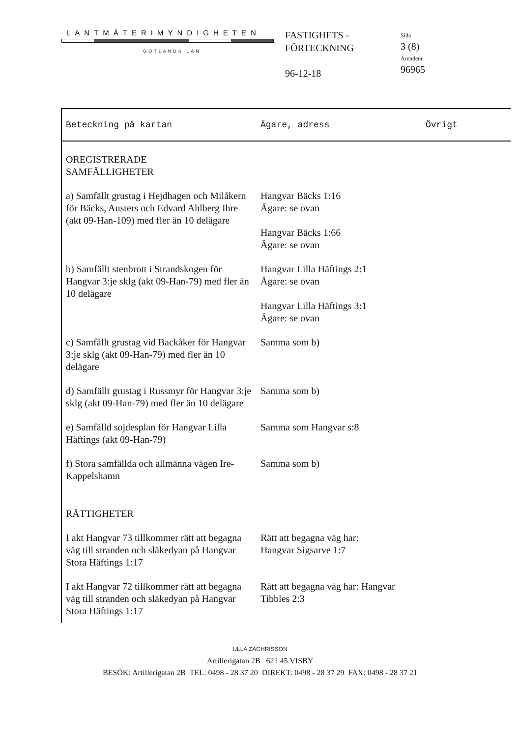LANTMÄTERIMYNDIGHETEN
GOTLANDS LÄN
FASTIGHETS -
FÖRTECKNING
96-12-18
Sida
3 (8)
Ärendenr
96965
| Beteckning på kartan | Ägare, adress | Övrigt |
| --- | --- | --- |
| OREGISTRERADE SAMFÄLLIGHETER | | |
| a) Samfällt grustag i Hejdhagen och Milåkern för Bäcks, Austers och Edvard Ahlberg Ihre (akt 09-Han-109) med fler än 10 delägare | Hangvar Bäcks 1:16 Ägare: se ovan Hangvar Bäcks 1:66 Ägare: se ovan | |
| b) Samfällt stenbrott i Strandskogen för Hangvar 3:je sklg (akt 09-Han-79) med fler än 10 delägare | Hangvar Lilla Häftings 2:1 Ägare: se ovan Hangvar Lilla Häftings 3:1 Ägare: se ovan | |
| c) Samfällt grustag vid Backåker för Hangvar 3:je sklg (akt 09-Han-79) med fler än 10 delägare | Samma som b) | |
| d) Samfällt grustag i Russmyr för Hangvar 3:je sklg (akt 09-Han-79) med fler än 10 delägare | Samma som b) | |
| e) Samfälld sojdesplan för Hangvar Lilla Häftings (akt 09-Han-79) | Samma som Hangvar s:8 | |
| f) Stora samfällda och allmänna vägen Ire-Kappelshamn | Samma som b) | |
| RÄTTIGHETER | | |
| I akt Hangvar 73 tillkommer rätt att begagna väg till stranden och släkedyan på Hangvar Stora Häftings 1:17 | Rätt att begagna väg har: Hangvar Sigsarve 1:7 | |
| I akt Hangvar 72 tillkommer rätt att begagna väg till stranden och släkedyan på Hangvar Stora Häftings 1:17 | Rätt att begagna väg har: Hangvar Tibbles 2:3 | |
ULLA ZACHRISSON
Artillerigatan 2B 621 45 VISBY
BESÖK: Artillerigatan 2B TEL: 0498 - 28 37 20 DIREKT: 0498 - 28 37 29 FAX: 0498 - 28 37 21